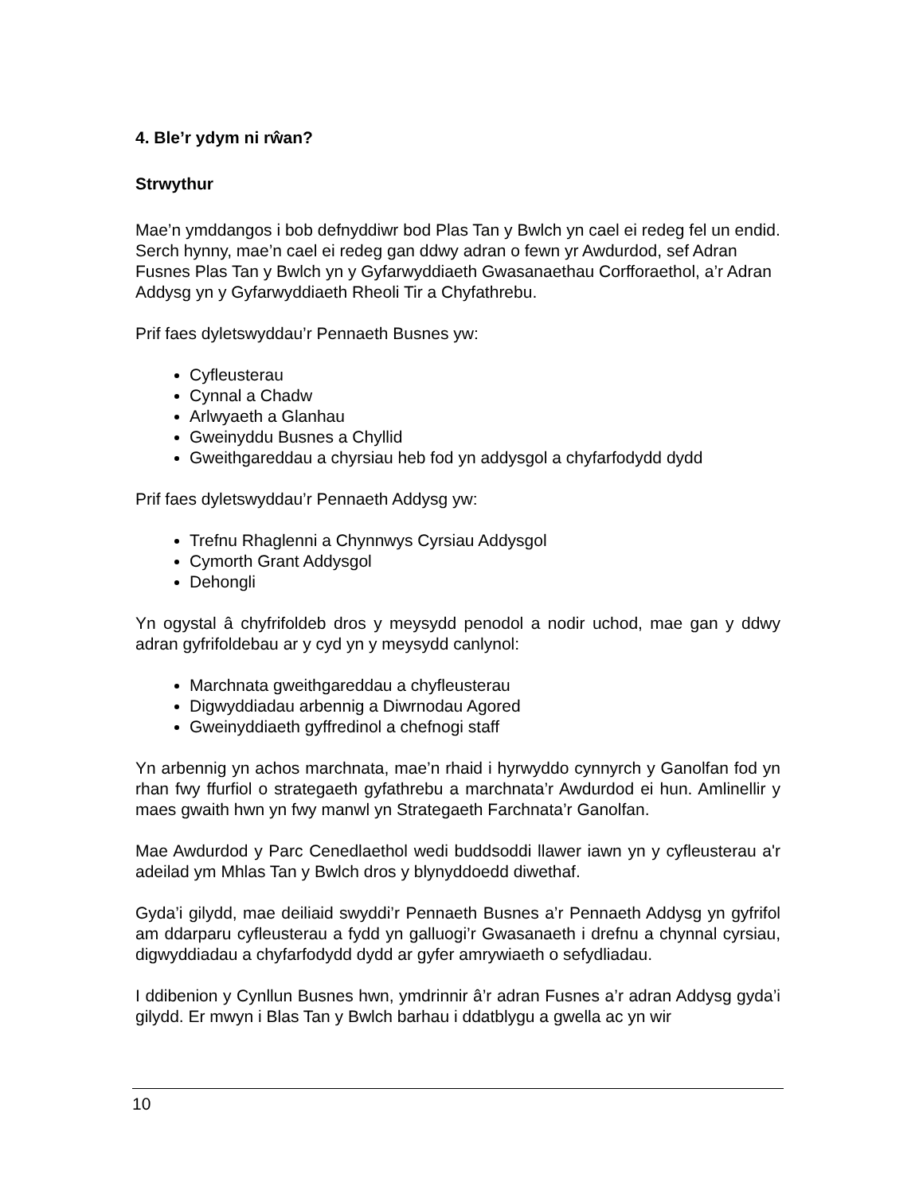4. Ble’r ydym ni rŵan?
Strwythur
Mae’n ymddangos i bob defnyddiwr bod Plas Tan y Bwlch yn cael ei redeg fel un endid. Serch hynny, mae’n cael ei redeg gan ddwy adran o fewn yr Awdurdod, sef Adran Fusnes Plas Tan y Bwlch yn y Gyfarwyddiaeth Gwasanaethau Corfforaethol, a’r Adran Addysg yn y Gyfarwyddiaeth Rheoli Tir a Chyfathrebu.
Prif faes dyletswyddau’r Pennaeth Busnes yw:
Cyfleusterau
Cynnal a Chadw
Arlwyaeth a Glanhau
Gweinyddu Busnes a Chyllid
Gweithgareddau a chyrsiau heb fod yn addysgol a chyfarfodydd dydd
Prif faes dyletswyddau’r Pennaeth Addysg yw:
Trefnu Rhaglenni a Chynnwys Cyrsiau Addysgol
Cymorth Grant Addysgol
Dehongli
Yn ogystal â chyfrifoldeb dros y meysydd penodol a nodir uchod, mae gan y ddwy adran gyfrifoldebau ar y cyd yn y meysydd canlynol:
Marchnata gweithgareddau a chyfleusterau
Digwyddiadau arbennig a Diwrnodau Agored
Gweinyddiaeth gyffredinol a chefnogi staff
Yn arbennig yn achos marchnata, mae’n rhaid i hyrwyddo cynnyrch y Ganolfan fod yn rhan fwy ffurfiol o strategaeth gyfathrebu a marchnata’r Awdurdod ei hun. Amlinellir y maes gwaith hwn yn fwy manwl yn Strategaeth Farchnata’r Ganolfan.
Mae Awdurdod y Parc Cenedlaethol wedi buddsoddi llawer iawn yn y cyfleusterau a'r adeilad ym Mhlas Tan y Bwlch dros y blynyddoedd diwethaf.
Gyda’i gilydd, mae deiliaid swyddi’r Pennaeth Busnes a’r Pennaeth Addysg yn gyfrifol am ddarparu cyfleusterau a fydd yn galluogi’r Gwasanaeth i drefnu a chynnal cyrsiau, digwyddiadau a chyfarfodydd dydd ar gyfer amrywiaeth o sefydliadau.
I ddibenion y Cynllun Busnes hwn, ymdrinnir â’r adran Fusnes a’r adran Addysg gyda’i gilydd. Er mwyn i Blas Tan y Bwlch barhau i ddatblygu a gwella ac yn wir
10